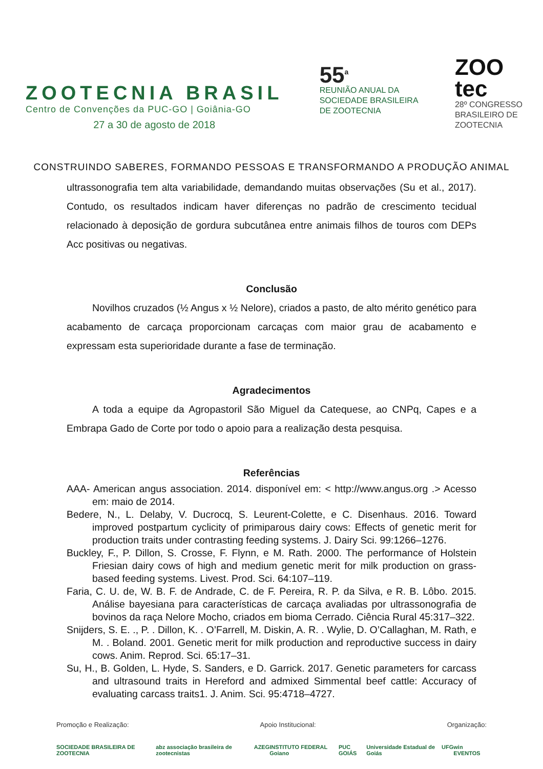ZOOTECNIA BRASIL
Centro de Convenções da PUC-GO | Goiânia-GO
27 a 30 de agosto de 2018
55<sup>a</sup>
REUNIÃO ANUAL DA
SOCIEDADE BRASILEIRA
DE ZOOTECNIA
ZOO
tec
28º CONGRESSO
BRASILEIRO DE
ZOOTECNIA
CONSTRUINDO SABERES, FORMANDO PESSOAS E TRANSFORMANDO A PRODUÇÃO ANIMAL
ultrassonografia tem alta variabilidade, demandando muitas observações (Su et al., 2017). Contudo, os resultados indicam haver diferenças no padrão de crescimento tecidual relacionado à deposição de gordura subcutânea entre animais filhos de touros com DEPs Acc positivas ou negativas.
Conclusão
Novilhos cruzados (½ Angus x ½ Nelore), criados a pasto, de alto mérito genético para acabamento de carcaça proporcionam carcaças com maior grau de acabamento e expressam esta superioridade durante a fase de terminação.
Agradecimentos
A toda a equipe da Agropastoril São Miguel da Catequese, ao CNPq, Capes e a Embrapa Gado de Corte por todo o apoio para a realização desta pesquisa.
Referências
AAA- American angus association. 2014. disponível em: < http://www.angus.org .> Acesso em: maio de 2014.
Bedere, N., L. Delaby, V. Ducrocq, S. Leurent-Colette, e C. Disenhaus. 2016. Toward improved postpartum cyclicity of primiparous dairy cows: Effects of genetic merit for production traits under contrasting feeding systems. J. Dairy Sci. 99:1266–1276.
Buckley, F., P. Dillon, S. Crosse, F. Flynn, e M. Rath. 2000. The performance of Holstein Friesian dairy cows of high and medium genetic merit for milk production on grass-based feeding systems. Livest. Prod. Sci. 64:107–119.
Faria, C. U. de, W. B. F. de Andrade, C. de F. Pereira, R. P. da Silva, e R. B. Lôbo. 2015. Análise bayesiana para características de carcaça avaliadas por ultrassonografia de bovinos da raça Nelore Mocho, criados em bioma Cerrado. Ciência Rural 45:317–322.
Snijders, S. E. ., P. . Dillon, K. . O’Farrell, M. Diskin, A. R. . Wylie, D. O’Callaghan, M. Rath, e M. . Boland. 2001. Genetic merit for milk production and reproductive success in dairy cows. Anim. Reprod. Sci. 65:17–31.
Su, H., B. Golden, L. Hyde, S. Sanders, e D. Garrick. 2017. Genetic parameters for carcass and ultrasound traits in Hereford and admixed Simmental beef cattle: Accuracy of evaluating carcass traits1. J. Anim. Sci. 95:4718–4727.
Promoção e Realização: Apoio Institucional: Organização:
SOCIEDADE BRASILEIRA DE ZOOTECNIA abz associação brasileira de zootecnistas AZEG INSTITUTO FEDERAL Goiano PUC GOIÁS Universidade Estadual de Goiás UFG win EVENTOS